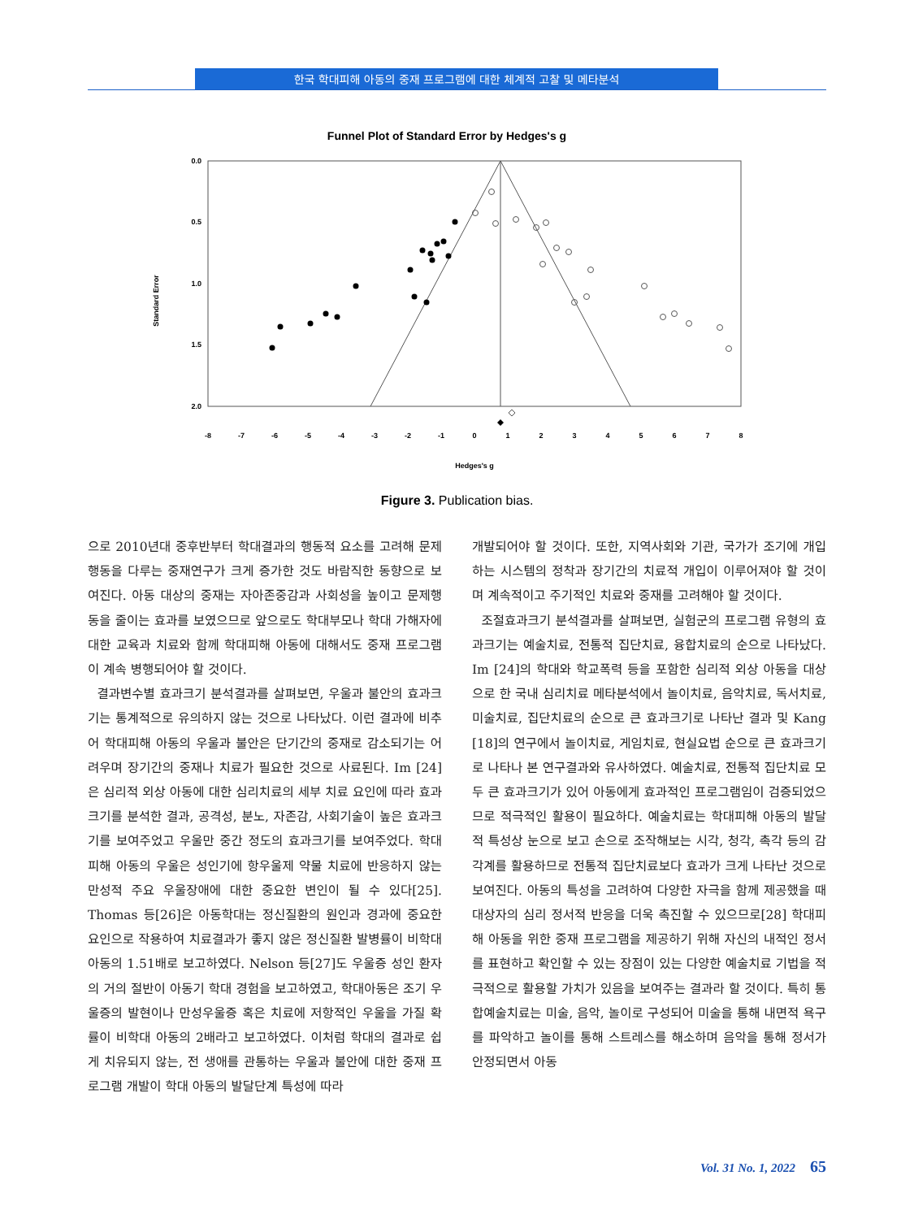한국 학대피해 아동의 중재 프로그램에 대한 체계적 고찰 및 메타분석
Funnel Plot of Standard Error by Hedges's g
0.0
0.5
1.0
1.5
2.0
Standard Error
-8
-7
-6
-5
-4
-3
-2
-1
0
1
2
3
4
5
6
7
8
Hedges's g
Figure 3. Publication bias.
으로 2010년대 중후반부터 학대결과의 행동적 요소를 고려해 문제행동을 다루는 중재연구가 크게 증가한 것도 바람직한 동향으로 보여진다. 아동 대상의 중재는 자아존중감과 사회성을 높이고 문제행동을 줄이는 효과를 보였으므로 앞으로도 학대부모나 학대 가해자에 대한 교육과 치료와 함께 학대피해 아동에 대해서도 중재 프로그램이 계속 병행되어야 할 것이다.
결과변수별 효과크기 분석결과를 살펴보면, 우울과 불안의 효과크기는 통계적으로 유의하지 않는 것으로 나타났다. 이런 결과에 비추어 학대피해 아동의 우울과 불안은 단기간의 중재로 감소되기는 어려우며 장기간의 중재나 치료가 필요한 것으로 사료된다. Im [24]은 심리적 외상 아동에 대한 심리치료의 세부 치료 요인에 따라 효과크기를 분석한 결과, 공격성, 분노, 자존감, 사회기술이 높은 효과크기를 보여주었고 우울만 중간 정도의 효과크기를 보여주었다. 학대피해 아동의 우울은 성인기에 항우울제 약물 치료에 반응하지 않는 만성적 주요 우울장애에 대한 중요한 변인이 될 수 있다[25]. Thomas 등[26]은 아동학대는 정신질환의 원인과 경과에 중요한 요인으로 작용하여 치료결과가 좋지 않은 정신질환 발병률이 비학대 아동의 1.51배로 보고하였다. Nelson 등[27]도 우울증 성인 환자의 거의 절반이 아동기 학대 경험을 보고하였고, 학대아동은 조기 우울증의 발현이나 만성우울증 혹은 치료에 저항적인 우울을 가질 확률이 비학대 아동의 2배라고 보고하였다. 이처럼 학대의 결과로 쉽게 치유되지 않는, 전 생애를 관통하는 우울과 불안에 대한 중재 프로그램 개발이 학대 아동의 발달단계 특성에 따라
개발되어야 할 것이다. 또한, 지역사회와 기관, 국가가 조기에 개입하는 시스템의 정착과 장기간의 치료적 개입이 이루어져야 할 것이며 계속적이고 주기적인 치료와 중재를 고려해야 할 것이다.
조절효과크기 분석결과를 살펴보면, 실험군의 프로그램 유형의 효과크기는 예술치료, 전통적 집단치료, 융합치료의 순으로 나타났다. Im [24]의 학대와 학교폭력 등을 포함한 심리적 외상 아동을 대상으로 한 국내 심리치료 메타분석에서 놀이치료, 음악치료, 독서치료, 미술치료, 집단치료의 순으로 큰 효과크기로 나타난 결과 및 Kang [18]의 연구에서 놀이치료, 게임치료, 현실요법 순으로 큰 효과크기로 나타나 본 연구결과와 유사하였다. 예술치료, 전통적 집단치료 모두 큰 효과크기가 있어 아동에게 효과적인 프로그램임이 검증되었으므로 적극적인 활용이 필요하다. 예술치료는 학대피해 아동의 발달적 특성상 눈으로 보고 손으로 조작해보는 시각, 청각, 촉각 등의 감각계를 활용하므로 전통적 집단치료보다 효과가 크게 나타난 것으로 보여진다. 아동의 특성을 고려하여 다양한 자극을 함께 제공했을 때 대상자의 심리 정서적 반응을 더욱 촉진할 수 있으므로[28] 학대피해 아동을 위한 중재 프로그램을 제공하기 위해 자신의 내적인 정서를 표현하고 확인할 수 있는 장점이 있는 다양한 예술치료 기법을 적극적으로 활용할 가치가 있음을 보여주는 결과라 할 것이다. 특히 통합예술치료는 미술, 음악, 놀이로 구성되어 미술을 통해 내면적 욕구를 파악하고 놀이를 통해 스트레스를 해소하며 음악을 통해 정서가 안정되면서 아동
Vol. 31 No. 1, 2022 65